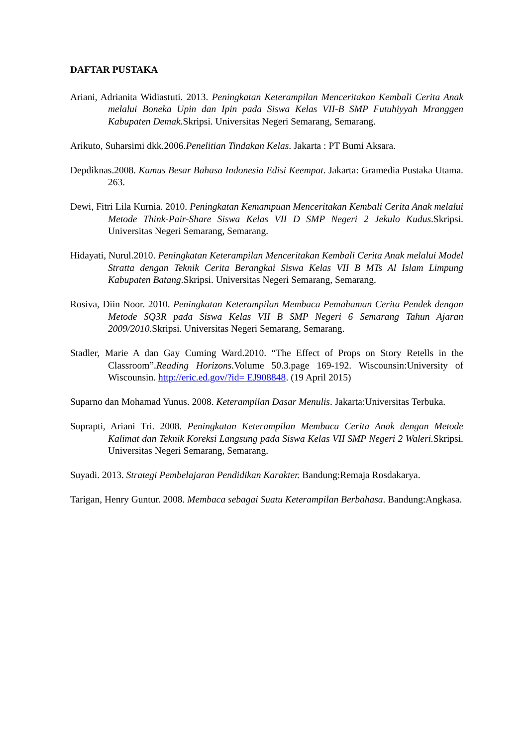DAFTAR PUSTAKA
Ariani, Adrianita Widiastuti. 2013. Peningkatan Keterampilan Menceritakan Kembali Cerita Anak melalui Boneka Upin dan Ipin pada Siswa Kelas VII-B SMP Futuhiyyah Mranggen Kabupaten Demak. Skripsi. Universitas Negeri Semarang, Semarang.
Arikuto, Suharsimi dkk.2006.Penelitian Tindakan Kelas. Jakarta : PT Bumi Aksara.
Depdiknas.2008. Kamus Besar Bahasa Indonesia Edisi Keempat. Jakarta: Gramedia Pustaka Utama. 263.
Dewi, Fitri Lila Kurnia. 2010. Peningkatan Kemampuan Menceritakan Kembali Cerita Anak melalui Metode Think-Pair-Share Siswa Kelas VII D SMP Negeri 2 Jekulo Kudus.Skripsi. Universitas Negeri Semarang, Semarang.
Hidayati, Nurul.2010. Peningkatan Keterampilan Menceritakan Kembali Cerita Anak melalui Model Stratta dengan Teknik Cerita Berangkai Siswa Kelas VII B MTs Al Islam Limpung Kabupaten Batang.Skripsi. Universitas Negeri Semarang, Semarang.
Rosiva, Diin Noor. 2010. Peningkatan Keterampilan Membaca Pemahaman Cerita Pendek dengan Metode SQ3R pada Siswa Kelas VII B SMP Negeri 6 Semarang Tahun Ajaran 2009/2010. Skripsi. Universitas Negeri Semarang, Semarang.
Stadler, Marie A dan Gay Cuming Ward.2010. “The Effect of Props on Story Retells in the Classroom”.Reading Horizons. Volume 50.3.page 169-192. Wiscounsin:University of Wiscounsin. http://eric.ed.gov/?id= EJ908848. (19 April 2015)
Suparno dan Mohamad Yunus. 2008. Keterampilan Dasar Menulis. Jakarta:Universitas Terbuka.
Suprapti, Ariani Tri. 2008. Peningkatan Keterampilan Membaca Cerita Anak dengan Metode Kalimat dan Teknik Koreksi Langsung pada Siswa Kelas VII SMP Negeri 2 Waleri. Skripsi. Universitas Negeri Semarang, Semarang.
Suyadi. 2013. Strategi Pembelajaran Pendidikan Karakter. Bandung:Remaja Rosdakarya.
Tarigan, Henry Guntur. 2008. Membaca sebagai Suatu Keterampilan Berbahasa. Bandung:Angkasa.